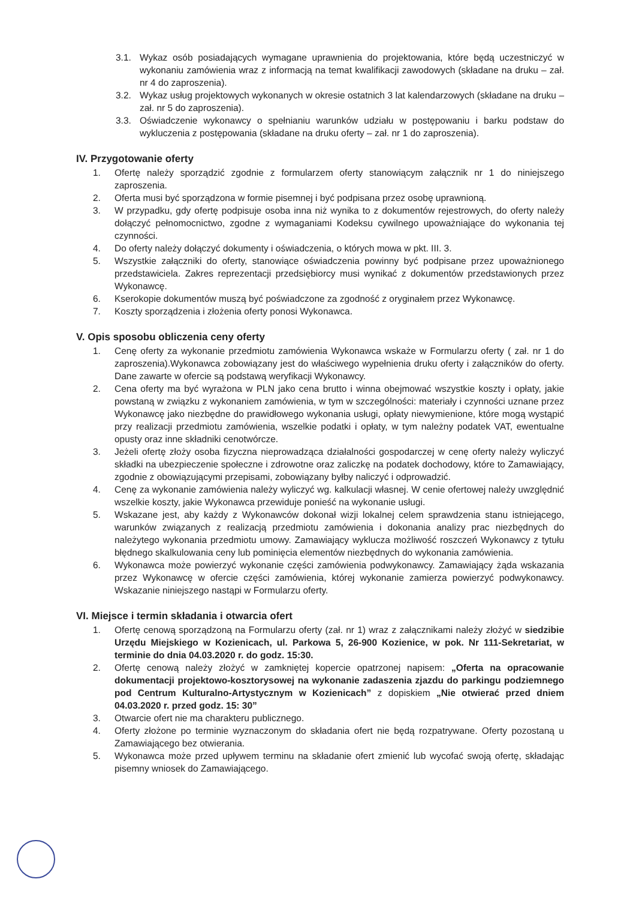3.1. Wykaz osób posiadających wymagane uprawnienia do projektowania, które będą uczestniczyć w wykonaniu zamówienia wraz z informacją na temat kwalifikacji zawodowych (składane na druku – zał. nr 4 do zaproszenia).
3.2. Wykaz usług projektowych wykonanych w okresie ostatnich 3 lat kalendarzowych (składane na druku – zał. nr 5 do zaproszenia).
3.3. Oświadczenie wykonawcy o spełnianiu warunków udziału w postępowaniu i barku podstaw do wykluczenia z postępowania (składane na druku oferty – zał. nr 1 do zaproszenia).
IV. Przygotowanie oferty
1. Ofertę należy sporządzić zgodnie z formularzem oferty stanowiącym załącznik nr 1 do niniejszego zaproszenia.
2. Oferta musi być sporządzona w formie pisemnej i być podpisana przez osobę uprawnioną.
3. W przypadku, gdy ofertę podpisuje osoba inna niż wynika to z dokumentów rejestrowych, do oferty należy dołączyć pełnomocnictwo, zgodne z wymaganiami Kodeksu cywilnego upoważniające do wykonania tej czynności.
4. Do oferty należy dołączyć dokumenty i oświadczenia, o których mowa w pkt. III. 3.
5. Wszystkie załączniki do oferty, stanowiące oświadczenia powinny być podpisane przez upoważnionego przedstawiciela. Zakres reprezentacji przedsiębiorcy musi wynikać z dokumentów przedstawionych przez Wykonawcę.
6. Kserokopie dokumentów muszą być poświadczone za zgodność z oryginałem przez Wykonawcę.
7. Koszty sporządzenia i złożenia oferty ponosi Wykonawca.
V. Opis sposobu obliczenia ceny oferty
1. Cenę oferty za wykonanie przedmiotu zamówienia Wykonawca wskaże w Formularzu oferty ( zał. nr 1 do zaproszenia).Wykonawca zobowiązany jest do właściwego wypełnienia druku oferty i załączników do oferty. Dane zawarte w ofercie są podstawą weryfikacji Wykonawcy.
2. Cena oferty ma być wyrażona w PLN jako cena brutto i winna obejmować wszystkie koszty i opłaty, jakie powstaną w związku z wykonaniem zamówienia, w tym w szczególności: materiały i czynności uznane przez Wykonawcę jako niezbędne do prawidłowego wykonania usługi, opłaty niewymienione, które mogą wystąpić przy realizacji przedmiotu zamówienia, wszelkie podatki i opłaty, w tym należny podatek VAT, ewentualne opusty oraz inne składniki cenotwórcze.
3. Jeżeli ofertę złoży osoba fizyczna nieprowadząca działalności gospodarczej w cenę oferty należy wyliczyć składki na ubezpieczenie społeczne i zdrowotne oraz zaliczkę na podatek dochodowy, które to Zamawiający, zgodnie z obowiązującymi przepisami, zobowiązany byłby naliczyć i odprowadzić.
4. Cenę za wykonanie zamówienia należy wyliczyć wg. kalkulacji własnej. W cenie ofertowej należy uwzględnić wszelkie koszty, jakie Wykonawca przewiduje ponieść na wykonanie usługi.
5. Wskazane jest, aby każdy z Wykonawców dokonał wizji lokalnej celem sprawdzenia stanu istniejącego, warunków związanych z realizacją przedmiotu zamówienia i dokonania analizy prac niezbędnych do należytego wykonania przedmiotu umowy. Zamawiający wyklucza możliwość roszczeń Wykonawcy z tytułu błędnego skalkulowania ceny lub pominięcia elementów niezbędnych do wykonania zamówienia.
6. Wykonawca może powierzyć wykonanie części zamówienia podwykonawcy. Zamawiający żąda wskazania przez Wykonawcę w ofercie części zamówienia, której wykonanie zamierza powierzyć podwykonawcy. Wskazanie niniejszego nastąpi w Formularzu oferty.
VI. Miejsce i termin składania i otwarcia ofert
1. Ofertę cenową sporządzoną na Formularzu oferty (zał. nr 1) wraz z załącznikami należy złożyć w siedzibie Urzędu Miejskiego w Kozienicach, ul. Parkowa 5, 26-900 Kozienice, w pok. Nr 111-Sekretariat, w terminie do dnia 04.03.2020 r. do godz. 15:30.
2. Ofertę cenową należy złożyć w zamkniętej kopercie opatrzonej napisem: „Oferta na opracowanie dokumentacji projektowo-kosztorysowej na wykonanie zadaszenia zjazdu do parkingu podziemnego pod Centrum Kulturalno-Artystycznym w Kozienicach” z dopiskiem „Nie otwierać przed dniem 04.03.2020 r. przed godz. 15: 30”
3. Otwarcie ofert nie ma charakteru publicznego.
4. Oferty złożone po terminie wyznaczonym do składania ofert nie będą rozpatrywane. Oferty pozostaną u Zamawiającego bez otwierania.
5. Wykonawca może przed upływem terminu na składanie ofert zmienić lub wycofać swoją ofertę, składając pisemny wniosek do Zamawiającego.